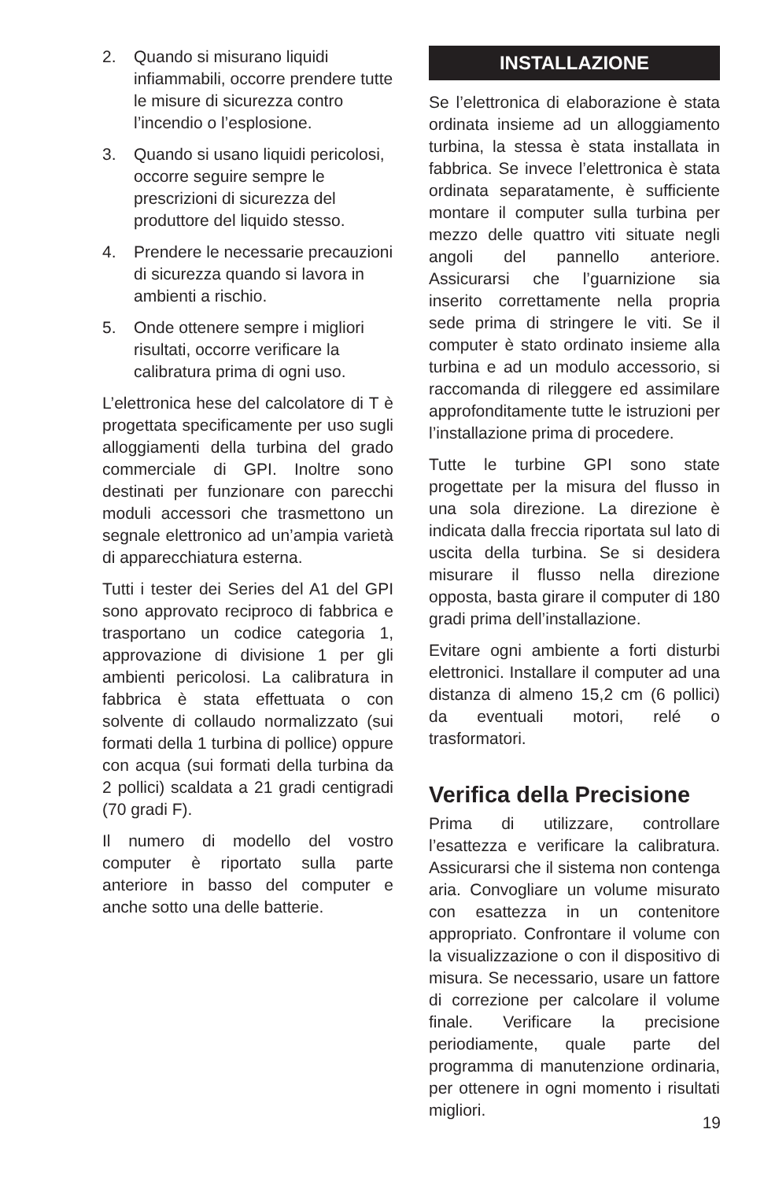2. Quando si misurano liquidi infiammabili, occorre prendere tutte le misure di sicurezza contro l’incendio o l’esplosione.
3. Quando si usano liquidi pericolosi, occorre seguire sempre le prescrizioni di sicurezza del produttore del liquido stesso.
4. Prendere le necessarie precauzioni di sicurezza quando si lavora in ambienti a rischio.
5. Onde ottenere sempre i migliori risultati, occorre verificare la calibratura prima di ogni uso.
L’elettronica hese del calcolatore di T è progettata specificamente per uso sugli alloggiamenti della turbina del grado commerciale di GPI. Inoltre sono destinati per funzionare con parecchi moduli accessori che trasmettono un segnale elettronico ad un’ampia varietà di apparecchiatura esterna.
Tutti i tester dei Series del A1 del GPI sono approvato reciproco di fabbrica e trasportano un codice categoria 1, approvazione di divisione 1 per gli ambienti pericolosi. La calibratura in fabbrica è stata effettuata o con solvente di collaudo normalizzato (sui formati della 1 turbina di pollice) oppure con acqua (sui formati della turbina da 2 pollici) scaldata a 21 gradi centigradi (70 gradi F).
Il numero di modello del vostro computer è riportato sulla parte anteriore in basso del computer e anche sotto una delle batterie.
INSTALLAZIONE
Se l’elettronica di elaborazione è stata ordinata insieme ad un alloggiamento turbina, la stessa è stata installata in fabbrica. Se invece l’elettronica è stata ordinata separatamente, è sufficiente montare il computer sulla turbina per mezzo delle quattro viti situate negli angoli del pannello anteriore. Assicurarsi che l’guarnizione sia inserito correttamente nella propria sede prima di stringere le viti. Se il computer è stato ordinato insieme alla turbina e ad un modulo accessorio, si raccomanda di rileggere ed assimilare approfonditamente tutte le istruzioni per l’installazione prima di procedere.
Tutte le turbine GPI sono state progettate per la misura del flusso in una sola direzione. La direzione è indicata dalla freccia riportata sul lato di uscita della turbina. Se si desidera misurare il flusso nella direzione opposta, basta girare il computer di 180 gradi prima dell’installazione.
Evitare ogni ambiente a forti disturbi elettronici. Installare il computer ad una distanza di almeno 15,2 cm (6 pollici) da eventuali motori, relé o trasformatori.
Verifica della Precisione
Prima di utilizzare, controllare l’esattezza e verificare la calibratura. Assicurarsi che il sistema non contenga aria. Convogliare un volume misurato con esattezza in un contenitore appropriato. Confrontare il volume con la visualizzazione o con il dispositivo di misura. Se necessario, usare un fattore di correzione per calcolare il volume finale. Verificare la precisione periodiamente, quale parte del programma di manutenzione ordinaria, per ottenere in ogni momento i risultati migliori.
19